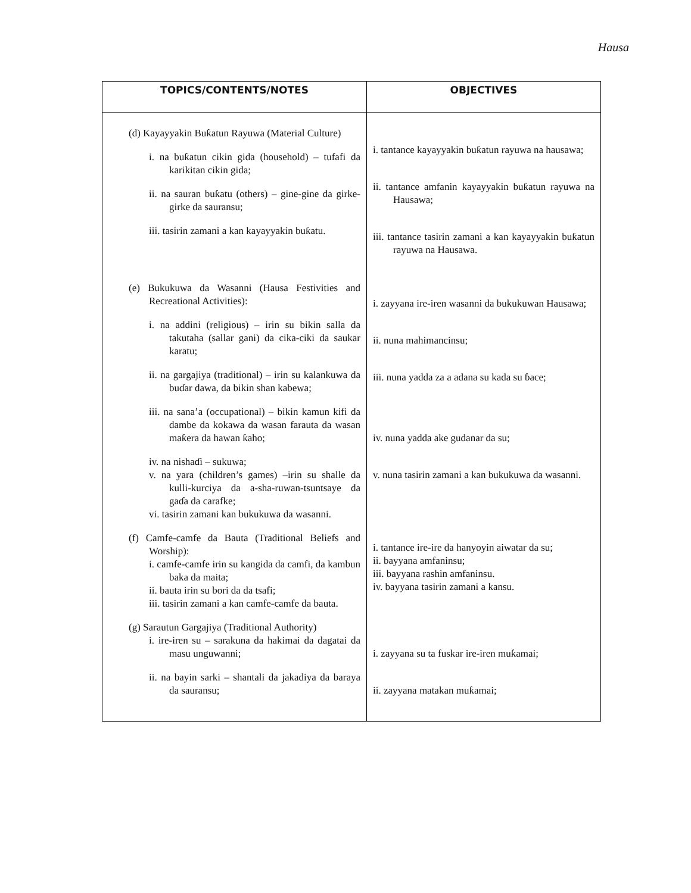Hausa
| TOPICS/CONTENTS/NOTES | OBJECTIVES |
| --- | --- |
| (d) Kayayyakin Buƙatun Rayuwa (Material Culture) i. na buƙatun cikin gida (household) – tufafi da karikitan cikin gida; ii. na sauran buƙatu (others) – gine-gine da girke-girke da sauransu; iii. tasirin zamani a kan kayayyakin buƙatu. (e) Bukukuwa da Wasanni (Hausa Festivities and Recreational Activities): i. na addini (religious) – irin su bikin salla da takutaha (sallar gani) da cika-ciki da saukar karatu; ii. na gargajiya (traditional) – irin su kalankuwa da buɗar dawa, da bikin shan kabewa; iii. na sana’a (occupational) – bikin kamun kifi da dambe da kokawa da wasan farauta da wasan maƙera da hawan ƙaho; iv. na nishaɗi – sukuwa; v. na yara (children’s games) –irin su shalle da kulli-kurciya da a-sha-ruwan-tsuntsaye da gaɗa da carafke; vi. tasirin zamani kan bukukuwa da wasanni. (f) Camfe-camfe da Bauta (Traditional Beliefs and Worship): i. camfe-camfe irin su kangida da camfi, da kambun baka da maita; ii. bauta irin su bori da da tsafi; iii. tasirin zamani a kan camfe-camfe da bauta. (g) Sarautun Gargajiya (Traditional Authority) i. ire-iren su – sarakuna da hakimai da dagatai da masu unguwanni; ii. na bayin sarki – shantali da jakadiya da baraya da sauransu; | i. tantance kayayyakin buƙatun rayuwa na hausawa; ii. tantance amfanin kayayyakin buƙatun rayuwa na Hausawa; iii. tantance tasirin zamani a kan kayayyakin buƙatun rayuwa na Hausawa. i. zayyana ire-iren wasanni da bukukuwan Hausawa; ii. nuna mahimancinsu; iii. nuna yadda za a adana su kada su ɓace; iv. nuna yadda ake gudanar da su; v. nuna tasirin zamani a kan bukukuwa da wasanni. i. tantance ire-ire da hanyoyin aiwatar da su; ii. bayyana amfaninsu; iii. bayyana rashin amfaninsu. iv. bayyana tasirin zamani a kansu. i. zayyana su ta fuskar ire-iren muƙamai; ii. zayyana matakan muƙamai; |